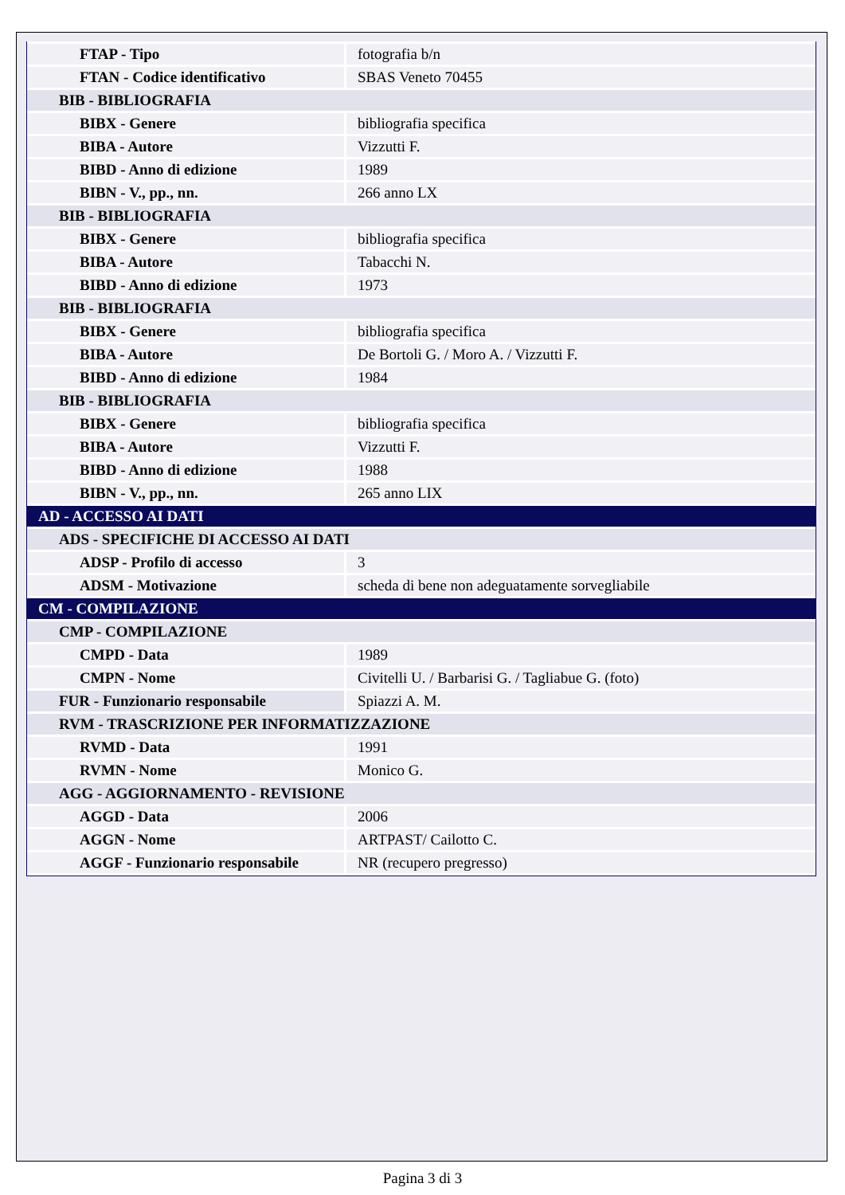| FTAP - Tipo | fotografia b/n |
| FTAN - Codice identificativo | SBAS Veneto 70455 |
| BIB - BIBLIOGRAFIA | |
| BIBX - Genere | bibliografia specifica |
| BIBA - Autore | Vizzutti F. |
| BIBD - Anno di edizione | 1989 |
| BIBN - V., pp., nn. | 266 anno LX |
| BIB - BIBLIOGRAFIA | |
| BIBX - Genere | bibliografia specifica |
| BIBA - Autore | Tabacchi N. |
| BIBD - Anno di edizione | 1973 |
| BIB - BIBLIOGRAFIA | |
| BIBX - Genere | bibliografia specifica |
| BIBA - Autore | De Bortoli G. / Moro A. / Vizzutti F. |
| BIBD - Anno di edizione | 1984 |
| BIB - BIBLIOGRAFIA | |
| BIBX - Genere | bibliografia specifica |
| BIBA - Autore | Vizzutti F. |
| BIBD - Anno di edizione | 1988 |
| BIBN - V., pp., nn. | 265 anno LIX |
| AD - ACCESSO AI DATI | |
| ADS - SPECIFICHE DI ACCESSO AI DATI | |
| ADSP - Profilo di accesso | 3 |
| ADSM - Motivazione | scheda di bene non adeguatamente sorvegliabile |
| CM - COMPILAZIONE | |
| CMP - COMPILAZIONE | |
| CMPD - Data | 1989 |
| CMPN - Nome | Civitelli U. / Barbarisi G. / Tagliabue G. (foto) |
| FUR - Funzionario responsabile | Spiazzi A. M. |
| RVM - TRASCRIZIONE PER INFORMATIZZAZIONE | |
| RVMD - Data | 1991 |
| RVMN - Nome | Monico G. |
| AGG - AGGIORNAMENTO - REVISIONE | |
| AGGD - Data | 2006 |
| AGGN - Nome | ARTPAST/ Cailotto C. |
| AGGF - Funzionario responsabile | NR (recupero pregresso) |
Pagina 3 di 3